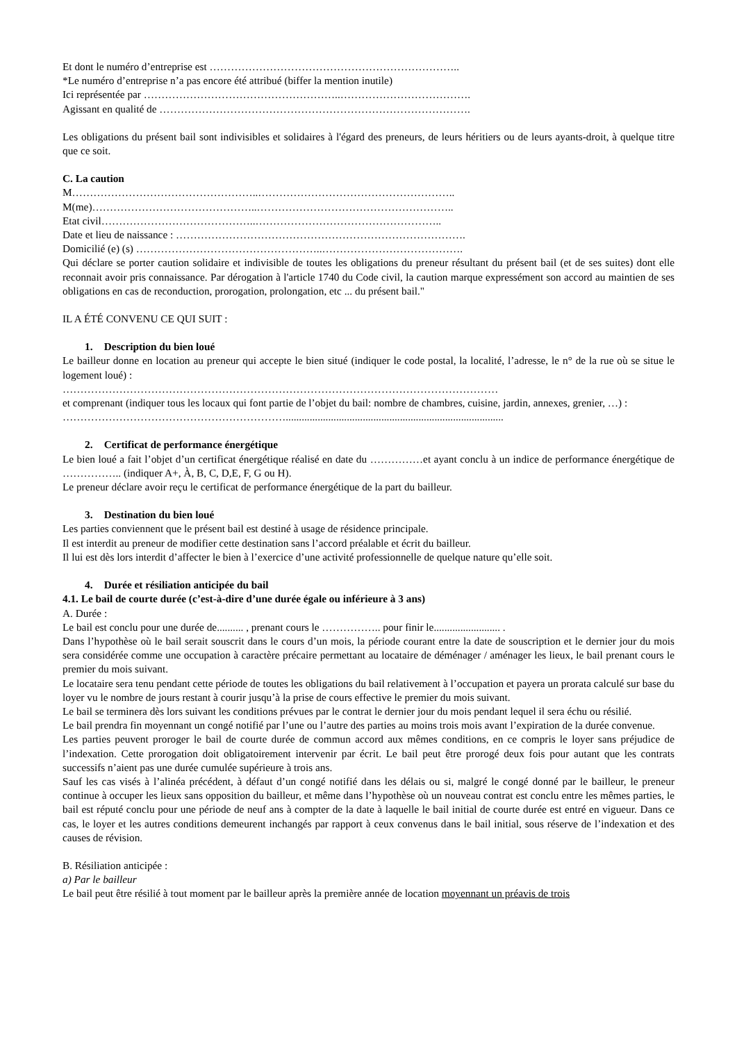Et dont le numéro d’entreprise est ……………………………………………………………..
*Le numéro d’entreprise n’a pas encore été attribué (biffer la mention inutile)
Ici représentée par ………………………………………………..……………………………….
Agissant en qualité de …………………………………………………………………………….
Les obligations du présent bail sont indivisibles et solidaires à l'égard des preneurs, de leurs héritiers ou de leurs ayants-droit, à quelque titre que ce soit.
C. La caution
M……………………………………………..………………………………………………..
M(me)………………………………………..………………………………………………..
Etat civil……………………………………..……………………………………………..
Date et lieu de naissance : ……………………………………………………………………….
Domicilié (e) (s) ……………………………………………..………………………………….
Qui déclare se porter caution solidaire et indivisible de toutes les obligations du preneur résultant du présent bail (et de ses suites) dont elle reconnait avoir pris connaissance. Par dérogation à l'article 1740 du Code civil, la caution marque expressément son accord au maintien de ses obligations en cas de reconduction, prorogation, prolongation, etc ... du présent bail."
IL A ÉTÉ CONVENU CE QUI SUIT :
1. Description du bien loué
Le bailleur donne en location au preneur qui accepte le bien situé (indiquer le code postal, la localité, l’adresse, le n° de la rue où se situe le logement loué) :
……………………………………………………………………………………………………………
et comprenant (indiquer tous les locaux qui font partie de l’objet du bail: nombre de chambres, cuisine, jardin, annexes, grenier, …) :
………………………………………………………..................................................................................
2. Certificat de performance énergétique
Le bien loué a fait l’objet d’un certificat énergétique réalisé en date du ……………et ayant conclu à un indice de performance énergétique de …………….. (indiquer A+, À, B, C, D,E, F, G ou H).
Le preneur déclare avoir reçu le certificat de performance énergétique de la part du bailleur.
3. Destination du bien loué
Les parties conviennent que le présent bail est destiné à usage de résidence principale.
Il est interdit au preneur de modifier cette destination sans l’accord préalable et écrit du bailleur.
Il lui est dès lors interdit d’affecter le bien à l’exercice d’une activité professionnelle de quelque nature qu’elle soit.
4. Durée et résiliation anticipée du bail
4.1. Le bail de courte durée (c’est-à-dire d’une durée égale ou inférieure à 3 ans)
A. Durée :
Le bail est conclu pour une durée de.......... , prenant cours le …………….. pour finir le......................... .
Dans l’hypothèse où le bail serait souscrit dans le cours d’un mois, la période courant entre la date de souscription et le dernier jour du mois sera considérée comme une occupation à caractère précaire permettant au locataire de déménager / aménager les lieux, le bail prenant cours le premier du mois suivant.
Le locataire sera tenu pendant cette période de toutes les obligations du bail relativement à l’occupation et payera un prorata calculé sur base du loyer vu le nombre de jours restant à courir jusqu’à la prise de cours effective le premier du mois suivant.
Le bail se terminera dès lors suivant les conditions prévues par le contrat le dernier jour du mois pendant lequel il sera échu ou résilié.
Le bail prendra fin moyennant un congé notifié par l’une ou l’autre des parties au moins trois mois avant l’expiration de la durée convenue.
Les parties peuvent proroger le bail de courte durée de commun accord aux mêmes conditions, en ce compris le loyer sans préjudice de l’indexation. Cette prorogation doit obligatoirement intervenir par écrit. Le bail peut être prorogé deux fois pour autant que les contrats successifs n’aient pas une durée cumulée supérieure à trois ans.
Sauf les cas visés à l’alinéa précédent, à défaut d’un congé notifié dans les délais ou si, malgré le congé donné par le bailleur, le preneur continue à occuper les lieux sans opposition du bailleur, et même dans l’hypothèse où un nouveau contrat est conclu entre les mêmes parties, le bail est réputé conclu pour une période de neuf ans à compter de la date à laquelle le bail initial de courte durée est entré en vigueur. Dans ce cas, le loyer et les autres conditions demeurent inchangés par rapport à ceux convenus dans le bail initial, sous réserve de l’indexation et des causes de révision.
B. Résiliation anticipée :
a) Par le bailleur
Le bail peut être résilié à tout moment par le bailleur après la première année de location moyennant un préavis de trois